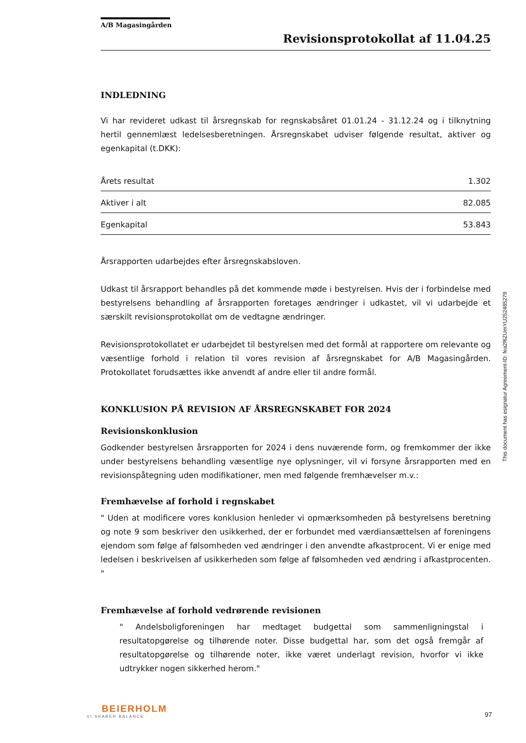A/B Magasingården
Revisionsprotokollat af 11.04.25
INDLEDNING
Vi har revideret udkast til årsregnskab for regnskabsåret 01.01.24 - 31.12.24 og i tilknytning hertil gennemlæst ledelsesberetningen. Årsregnskabet udviser følgende resultat, aktiver og egenkapital (t.DKK):
| Årets resultat | 1.302 |
| Aktiver i alt | 82.085 |
| Egenkapital | 53.843 |
Årsrapporten udarbejdes efter årsregnskabsloven.
Udkast til årsrapport behandles på det kommende møde i bestyrelsen. Hvis der i forbindelse med bestyrelsens behandling af årsrapporten foretages ændringer i udkastet, vil vi udarbejde et særskilt revisionsprotokollat om de vedtagne ændringer.
Revisionsprotokollatet er udarbejdet til bestyrelsen med det formål at rapportere om relevante og væsentlige forhold i relation til vores revision af årsregnskabet for A/B Magasingården. Protokollatet forudsættes ikke anvendt af andre eller til andre formål.
KONKLUSION PÅ REVISION AF ÅRSREGNSKABET FOR 2024
Revisionskonklusion
Godkender bestyrelsen årsrapporten for 2024 i dens nuværende form, og fremkommer der ikke under bestyrelsens behandling væsentlige nye oplysninger, vil vi forsyne årsrapporten med en revisionspåtegning uden modifikationer, men med følgende fremhævelser m.v.:
Fremhævelse af forhold i regnskabet
" Uden at modificere vores konklusion henleder vi opmærksomheden på bestyrelsens beretning og note 9 som beskriver den usikkerhed, der er forbundet med værdiansættelsen af foreningens ejendom som følge af følsomheden ved ændringer i den anvendte afkastprocent. Vi er enige med ledelsen i beskrivelsen af usikkerheden som følge af følsomheden ved ændring i afkastprocenten. "
Fremhævelse af forhold vedrørende revisionen
" Andelsboligforeningen har medtaget budgettal som sammenligningstal i resultatopgørelse og tilhørende noter. Disse budgettal har, som det også fremgår af resultatopgørelse og tilhørende noter, ikke været underlagt revision, hvorfor vi ikke udtrykker nogen sikkerhed herom."
This document has esignatur Agreement-ID: fea2f6ZUmYU252485279
BEIERHOLM
VI SKABER BALANCE
97